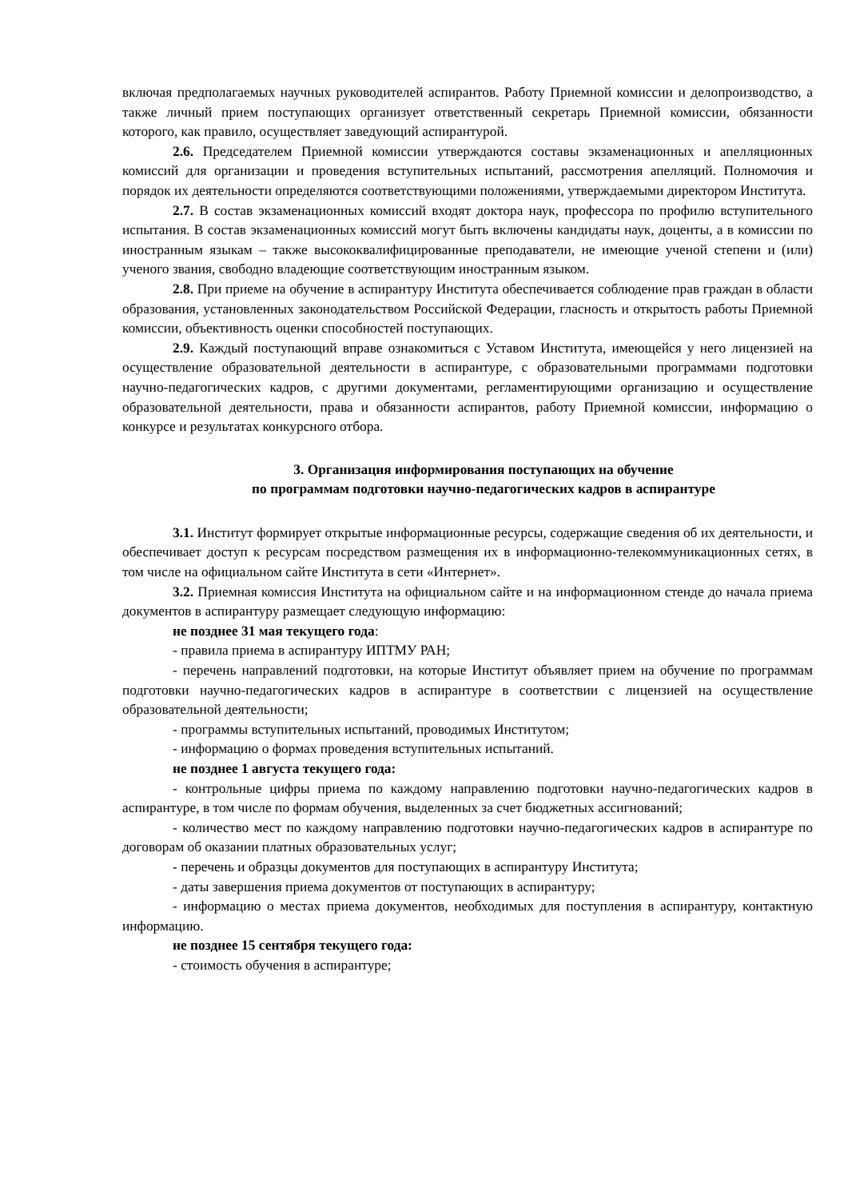включая предполагаемых научных руководителей аспирантов. Работу Приемной комиссии и делопроизводство, а также личный прием поступающих организует ответственный секретарь Приемной комиссии, обязанности которого, как правило, осуществляет заведующий аспирантурой.
2.6. Председателем Приемной комиссии утверждаются составы экзаменационных и апелляционных комиссий для организации и проведения вступительных испытаний, рассмотрения апелляций. Полномочия и порядок их деятельности определяются соответствующими положениями, утверждаемыми директором Института.
2.7. В состав экзаменационных комиссий входят доктора наук, профессора по профилю вступительного испытания. В состав экзаменационных комиссий могут быть включены кандидаты наук, доценты, а в комиссии по иностранным языкам – также высококвалифицированные преподаватели, не имеющие ученой степени и (или) ученого звания, свободно владеющие соответствующим иностранным языком.
2.8. При приеме на обучение в аспирантуру Института обеспечивается соблюдение прав граждан в области образования, установленных законодательством Российской Федерации, гласность и открытость работы Приемной комиссии, объективность оценки способностей поступающих.
2.9. Каждый поступающий вправе ознакомиться с Уставом Института, имеющейся у него лицензией на осуществление образовательной деятельности в аспирантуре, с образовательными программами подготовки научно-педагогических кадров, с другими документами, регламентирующими организацию и осуществление образовательной деятельности, права и обязанности аспирантов, работу Приемной комиссии, информацию о конкурсе и результатах конкурсного отбора.
3. Организация информирования поступающих на обучение
по программам подготовки научно-педагогических кадров в аспирантуре
3.1. Институт формирует открытые информационные ресурсы, содержащие сведения об их деятельности, и обеспечивает доступ к ресурсам посредством размещения их в информационно-телекоммуникационных сетях, в том числе на официальном сайте Института в сети «Интернет».
3.2. Приемная комиссия Института на официальном сайте и на информационном стенде до начала приема документов в аспирантуру размещает следующую информацию:
не позднее 31 мая текущего года:
- правила приема в аспирантуру ИПТМУ РАН;
- перечень направлений подготовки, на которые Институт объявляет прием на обучение по программам подготовки научно-педагогических кадров в аспирантуре в соответствии с лицензией на осуществление образовательной деятельности;
- программы вступительных испытаний, проводимых Институтом;
- информацию о формах проведения вступительных испытаний.
не позднее 1 августа текущего года:
- контрольные цифры приема по каждому направлению подготовки научно-педагогических кадров в аспирантуре, в том числе по формам обучения, выделенных за счет бюджетных ассигнований;
- количество мест по каждому направлению подготовки научно-педагогических кадров в аспирантуре по договорам об оказании платных образовательных услуг;
- перечень и образцы документов для поступающих в аспирантуру Института;
- даты завершения приема документов от поступающих в аспирантуру;
- информацию о местах приема документов, необходимых для поступления в аспирантуру, контактную информацию.
не позднее 15 сентября текущего года:
- стоимость обучения в аспирантуре;